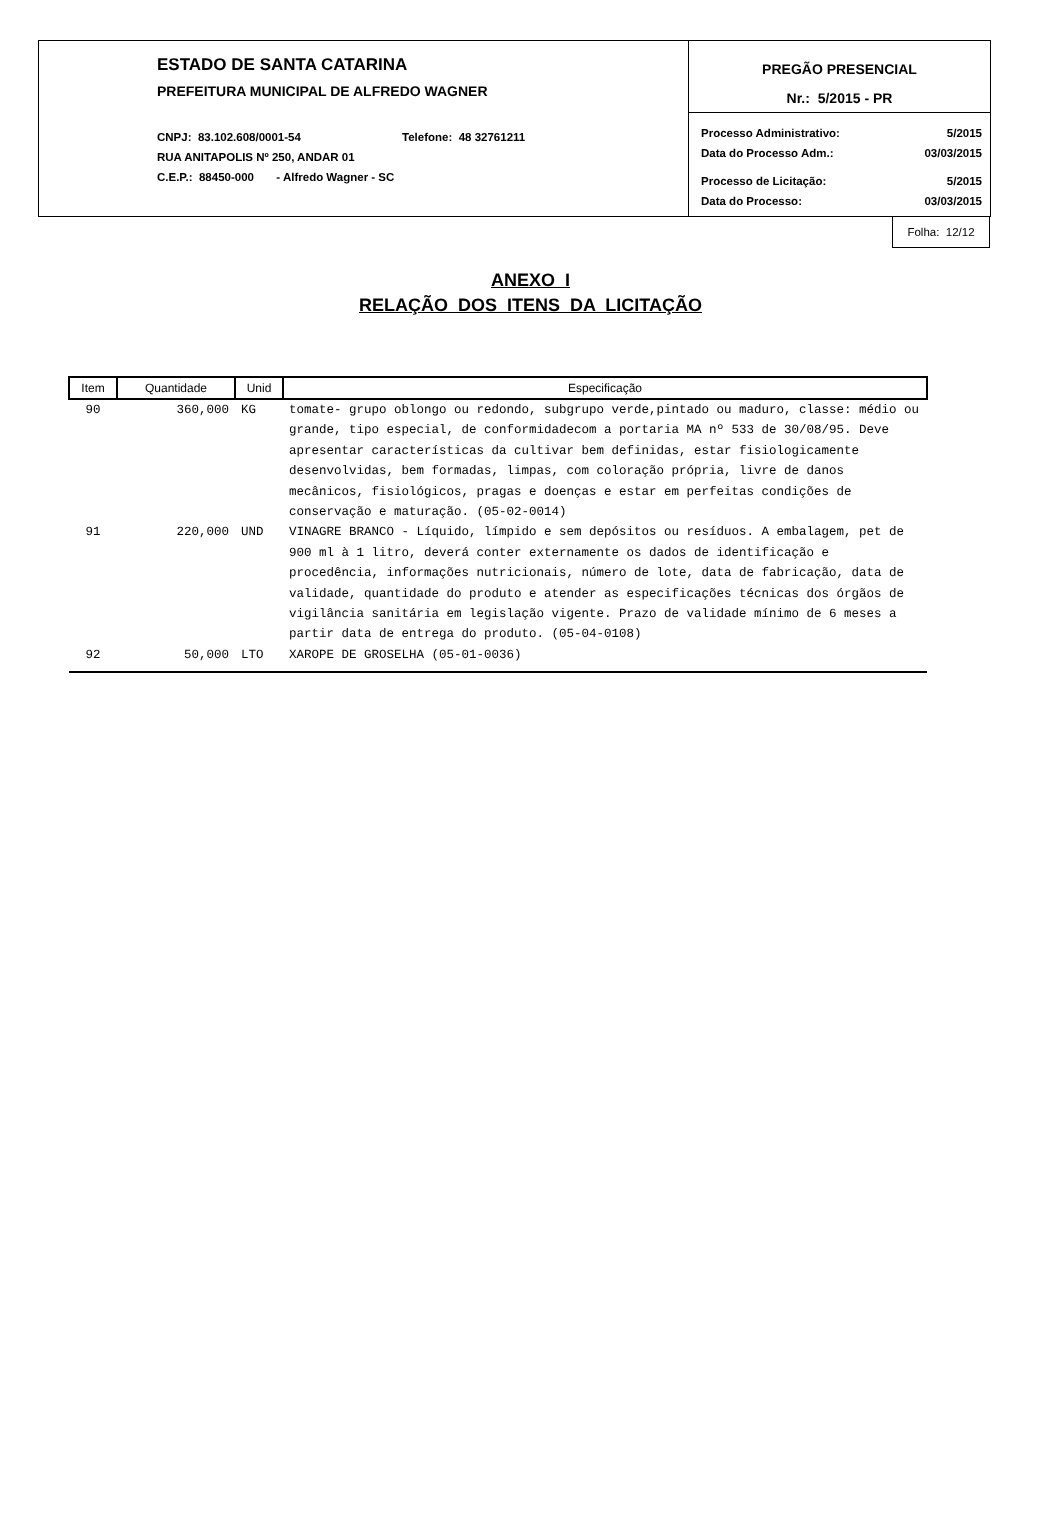ESTADO DE SANTA CATARINA
PREFEITURA MUNICIPAL DE ALFREDO WAGNER
CNPJ: 83.102.608/0001-54 Telefone: 48 32761211
RUA ANITAPOLIS Nº 250, ANDAR 01
C.E.P.: 88450-000 - Alfredo Wagner - SC
PREGÃO PRESENCIAL
Nr.: 5/2015 - PR
Processo Administrativo: 5/2015
Data do Processo Adm.: 03/03/2015
Processo de Licitação: 5/2015
Data do Processo: 03/03/2015
Folha: 12/12
ANEXO I
RELAÇÃO DOS ITENS DA LICITAÇÃO
| Item | Quantidade | Unid | Especificação |
| --- | --- | --- | --- |
| 90 | 360,000 | KG | tomate- grupo oblongo ou redondo, subgrupo verde,pintado ou maduro, classe: médio ou grande, tipo especial, de conformidadecom a portaria MA nº 533 de 30/08/95. Deve apresentar características da cultivar bem definidas, estar fisiologicamente desenvolvidas, bem formadas, limpas, com coloração própria, livre de danos mecânicos, fisiológicos, pragas e doenças e estar em perfeitas condições de conservação e maturação. (05-02-0014) |
| 91 | 220,000 | UND | VINAGRE BRANCO - Líquido, límpido e sem depósitos ou resíduos. A embalagem, pet de 900 ml à 1 litro, deverá conter externamente os dados de identificação e procedência, informações nutricionais, número de lote, data de fabricação, data de validade, quantidade do produto e atender as especificações técnicas dos órgãos de vigilância sanitária em legislação vigente. Prazo de validade mínimo de 6 meses a partir data de entrega do produto. (05-04-0108) |
| 92 | 50,000 | LTO | XAROPE DE GROSELHA (05-01-0036) |